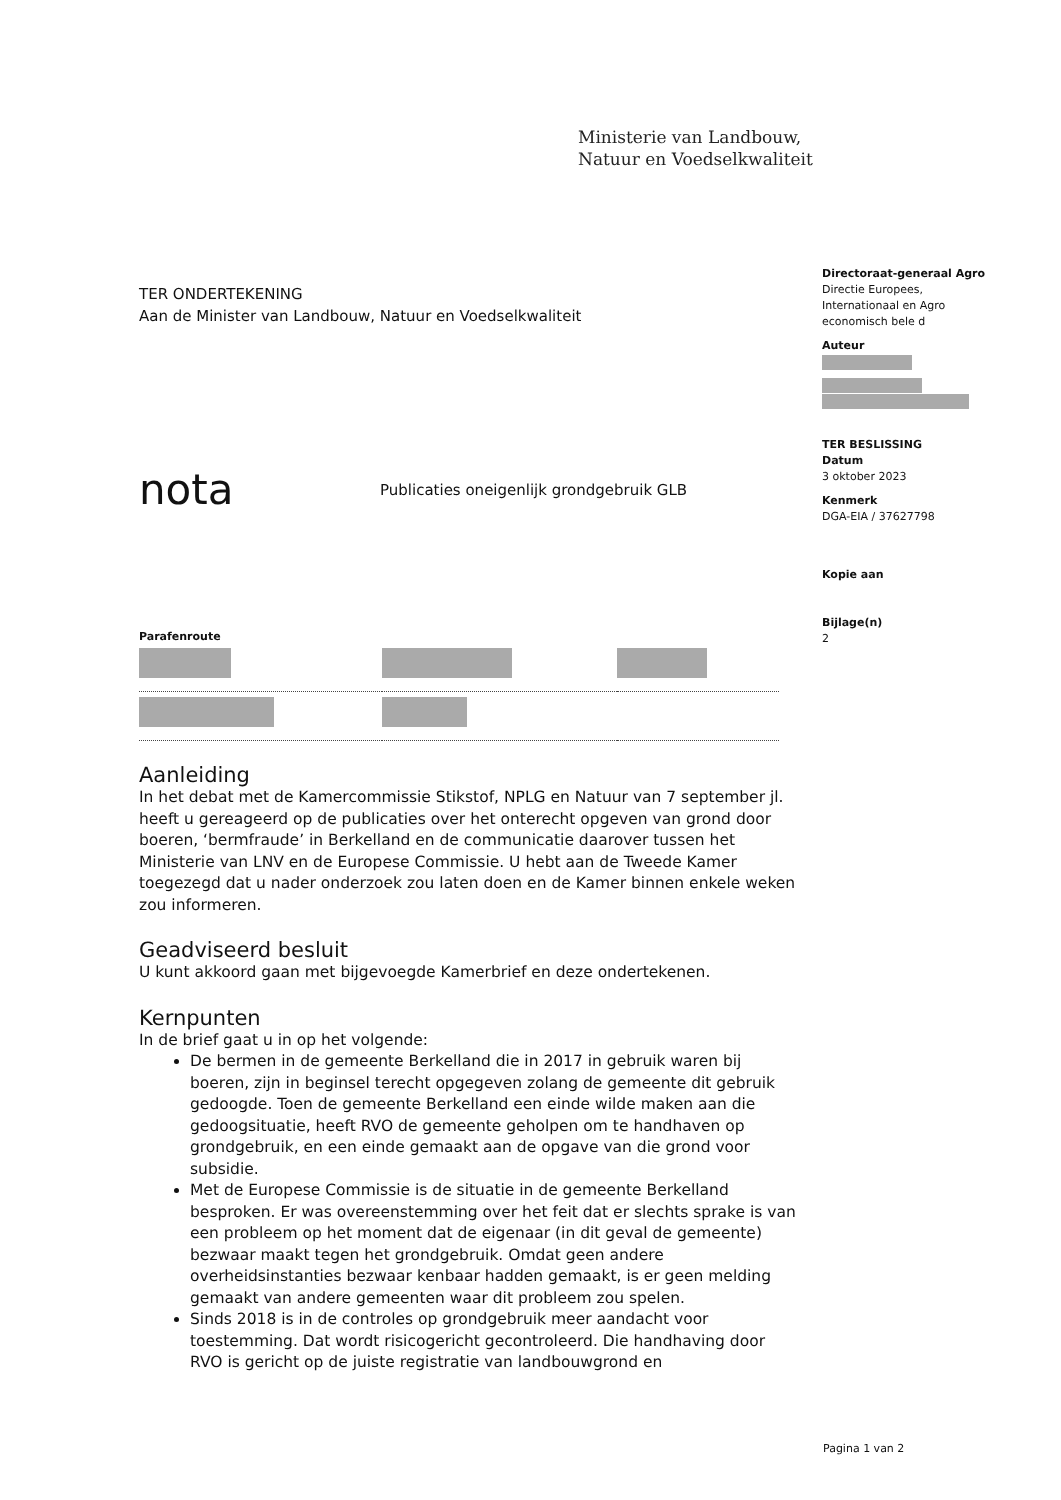Ministerie van Landbouw,
Natuur en Voedselkwaliteit
Directoraat-generaal Agro
Directie Europees,
Internationaal en Agro
economisch bele d
Auteur
TER BESLISSING
Datum
3 oktober 2023
Kenmerk
DGA-EIA / 37627798
Kopie aan
Bijlage(n)
2
TER ONDERTEKENING
Aan de Minister van Landbouw, Natuur en Voedselkwaliteit
nota Publicaties oneigenlijk grondgebruik GLB
Parafenroute
Aanleiding
In het debat met de Kamercommissie Stikstof, NPLG en Natuur van 7 september jl. heeft u gereageerd op de publicaties over het onterecht opgeven van grond door boeren, ‘bermfraude’ in Berkelland en de communicatie daarover tussen het Ministerie van LNV en de Europese Commissie. U hebt aan de Tweede Kamer toegezegd dat u nader onderzoek zou laten doen en de Kamer binnen enkele weken zou informeren.
Geadviseerd besluit
U kunt akkoord gaan met bijgevoegde Kamerbrief en deze ondertekenen.
Kernpunten
In de brief gaat u in op het volgende:
De bermen in de gemeente Berkelland die in 2017 in gebruik waren bij boeren, zijn in beginsel terecht opgegeven zolang de gemeente dit gebruik gedoogde. Toen de gemeente Berkelland een einde wilde maken aan die gedoogsituatie, heeft RVO de gemeente geholpen om te handhaven op grondgebruik, en een einde gemaakt aan de opgave van die grond voor subsidie.
Met de Europese Commissie is de situatie in de gemeente Berkelland besproken. Er was overeenstemming over het feit dat er slechts sprake is van een probleem op het moment dat de eigenaar (in dit geval de gemeente) bezwaar maakt tegen het grondgebruik. Omdat geen andere overheidsinstanties bezwaar kenbaar hadden gemaakt, is er geen melding gemaakt van andere gemeenten waar dit probleem zou spelen.
Sinds 2018 is in de controles op grondgebruik meer aandacht voor toestemming. Dat wordt risicogericht gecontroleerd. Die handhaving door RVO is gericht op de juiste registratie van landbouwgrond en
Pagina 1 van 2